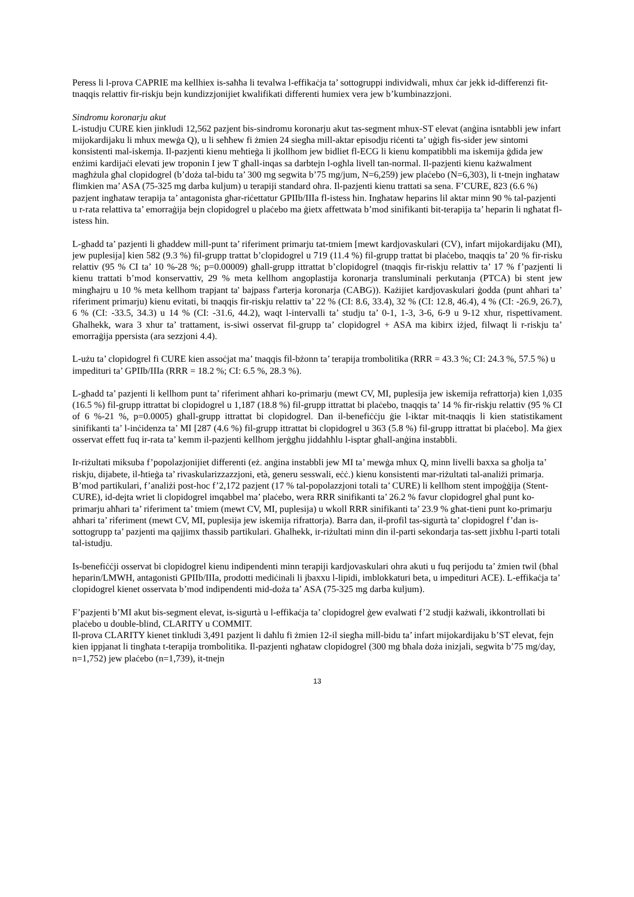Peress li l-prova CAPRIE ma kellhiex is-saħħa li tevalwa l-effikaċja ta’ sottogruppi individwali, mhux ċar jekk id-differenzi fit-tnaqqis relattiv fir-riskju bejn kundizzjonijiet kwalifikati differenti humiex vera jew b’kumbinazzjoni.
Sindromu koronarju akut
L-istudju CURE kien jinkludi 12,562 pazjent bis-sindromu koronarju akut tas-segment mhux-ST elevat (anġina isntabbli jew infart mijokardijaku li mhux mewġa Q), u li seħħew fi żmien 24 siegħa mill-aktar episodju riċenti ta’ uġigħ fis-sider jew sintomi konsistenti mal-iskemja. Il-pazjenti kienu meħtieġa li jkollhom jew bidliet fl-ECG li kienu kompatibbli ma iskemija ġdida jew enżimi kardijaċi elevati jew troponin I jew T għall-inqas sa darbtejn l-ogħla livell tan-normal. Il-pazjenti kienu każwalment magħżula għal clopidogrel (b’doża tal-bidu ta’ 300 mg segwita b’75 mg/jum, N=6,259) jew plaċebo (N=6,303), li t-tnejn ingħataw flimkien ma’ ASA (75-325 mg darba kuljum) u terapiji standard oħra. Il-pazjenti kienu trattati sa sena. F’CURE, 823 (6.6 %) pazjent ingħataw terapija ta’ antagonista għar-riċettatur GPIIb/IIIa fl-istess ħin. Ingħataw heparins lil aktar minn 90 % tal-pazjenti u r-rata relattiva ta’ emorraġija bejn clopidogrel u plaċebo ma ġietx affettwata b’mod sinifikanti bit-terapija ta’ heparin li ngħatat fl-istess ħin.
L-għadd ta’ pazjenti li għaddew mill-punt ta’ riferiment primarju tat-tmiem [mewt kardjovaskulari (CV), infart mijokardijaku (MI), jew puplesija] kien 582 (9.3 %) fil-grupp trattat b’clopidogrel u 719 (11.4 %) fil-grupp trattat bi plaċebo, tnaqqis ta’ 20 % fir-risku relattiv (95 % CI ta’ 10 %-28 %; p=0.00009) għall-grupp ittrattat b’clopidogrel (tnaqqis fir-riskju relattiv ta’ 17 % f’pazjenti li kienu trattati b’mod konservattiv, 29 % meta kellhom angoplastija koronarja transluminali perkutanja (PTCA) bi stent jew mingħajru u 10 % meta kellhom trapjant ta' bajpass f'arterja koronarja (CABG)). Każijiet kardjovaskulari ġodda (punt aħħari ta’ riferiment primarju) kienu evitati, bi tnaqqis fir-riskju relattiv ta’ 22 % (CI: 8.6, 33.4), 32 % (CI: 12.8, 46.4), 4 % (CI: -26.9, 26.7), 6 % (CI: -33.5, 34.3) u 14 % (CI: -31.6, 44.2), waqt l-intervalli ta’ studju ta’ 0-1, 1-3, 3-6, 6-9 u 9-12 xhur, rispettivament. Għalhekk, wara 3 xhur ta’ trattament, is-siwi osservat fil-grupp ta’ clopidogrel + ASA ma kibirx iżjed, filwaqt li r-riskju ta’ emorraġija ppersista (ara sezzjoni 4.4).
L-użu ta’ clopidogrel fi CURE kien assoċjat ma’ tnaqqis fil-bżonn ta’ terapija trombolitika (RRR = 43.3 %; CI: 24.3 %, 57.5 %) u impedituri ta’ GPIIb/IIIa (RRR = 18.2 %; CI: 6.5 %, 28.3 %).
L-għadd ta’ pazjenti li kellhom punt ta’ riferiment aħħari ko-primarju (mewt CV, MI, puplesija jew iskemija refrattorja) kien 1,035 (16.5 %) fil-grupp ittrattat bi clopidogrel u 1,187 (18.8 %) fil-grupp ittrattat bi plaċebo, tnaqqis ta’ 14 % fir-riskju relattiv (95 % CI of 6 %-21 %, p=0.0005) għall-grupp ittrattat bi clopidogrel. Dan il-benefiċċju ġie l-iktar mit-tnaqqis li kien statistikament sinifikanti ta’ l-inċidenza ta’ MI [287 (4.6 %) fil-grupp ittrattat bi clopidogrel u 363 (5.8 %) fil-grupp ittrattat bi plaċebo]. Ma ġiex osservat effett fuq ir-rata ta’ kemm il-pazjenti kellhom jerġgħu jiddaħħlu l-isptar għall-anġina instabbli.
Ir-riżultati miksuba f’popolazjonijiet differenti (eż. anġina instabbli jew MI ta’ mewġa mhux Q, minn livelli baxxa sa għolja ta’ riskju, dijabete, il-ħtieġa ta’ rivaskularizzazzjoni, età, generu sesswali, eċċ.) kienu konsistenti mar-riżultati tal-analiżi primarja. B’mod partikulari, f’analiżi post-hoc f’2,172 pazjent (17 % tal-popolazzjoni totali ta’ CURE) li kellhom stent impoġġija (Stent-CURE), id-dejta wriet li clopidogrel imqabbel ma’ plaċebo, wera RRR sinifikanti ta’ 26.2 % favur clopidogrel għal punt ko-primarju aħħari ta’ riferiment ta’ tmiem (mewt CV, MI, puplesija) u wkoll RRR sinifikanti ta’ 23.9 % għat-tieni punt ko-primarju aħħari ta’ riferiment (mewt CV, MI, puplesija jew iskemija rifrattorja). Barra dan, il-profil tas-sigurtà ta’ clopidogrel f’dan is-sottogrupp ta’ pazjenti ma qajjimx tħassib partikulari. Għalhekk, ir-riżultati minn din il-parti sekondarja tas-sett jixbħu l-parti totali tal-istudju.
Is-benefiċċji osservat bi clopidogrel kienu indipendenti minn terapiji kardjovaskulari ohra akuti u fuq perijodu ta’ żmien twil (bħal heparin/LMWH, antagonisti GPIIb/IIIa, prodotti mediċinali li jbaxxu l-lipidi, imblokkaturi beta, u impedituri ACE). L-effikaċja ta’ clopidogrel kienet osservata b’mod indipendenti mid-doża ta’ ASA (75-325 mg darba kuljum).
F’pazjenti b’MI akut bis-segment elevat, is-sigurtà u l-effikaċja ta’ clopidogrel ġew evalwati f’2 studji każwali, ikkontrollati bi plaċebo u double-blind, CLARITY u COMMIT.
Il-prova CLARITY kienet tinkludi 3,491 pazjent li daħlu fi żmien 12-il siegħa mill-bidu ta’ infart mijokardijaku b’ST elevat, fejn kien ippjanat li tingħata t-terapija trombolitika. Il-pazjenti ngħataw clopidogrel (300 mg bħala doża inizjali, segwita b’75 mg/day, n=1,752) jew plaċebo (n=1,739), it-tnejn
13